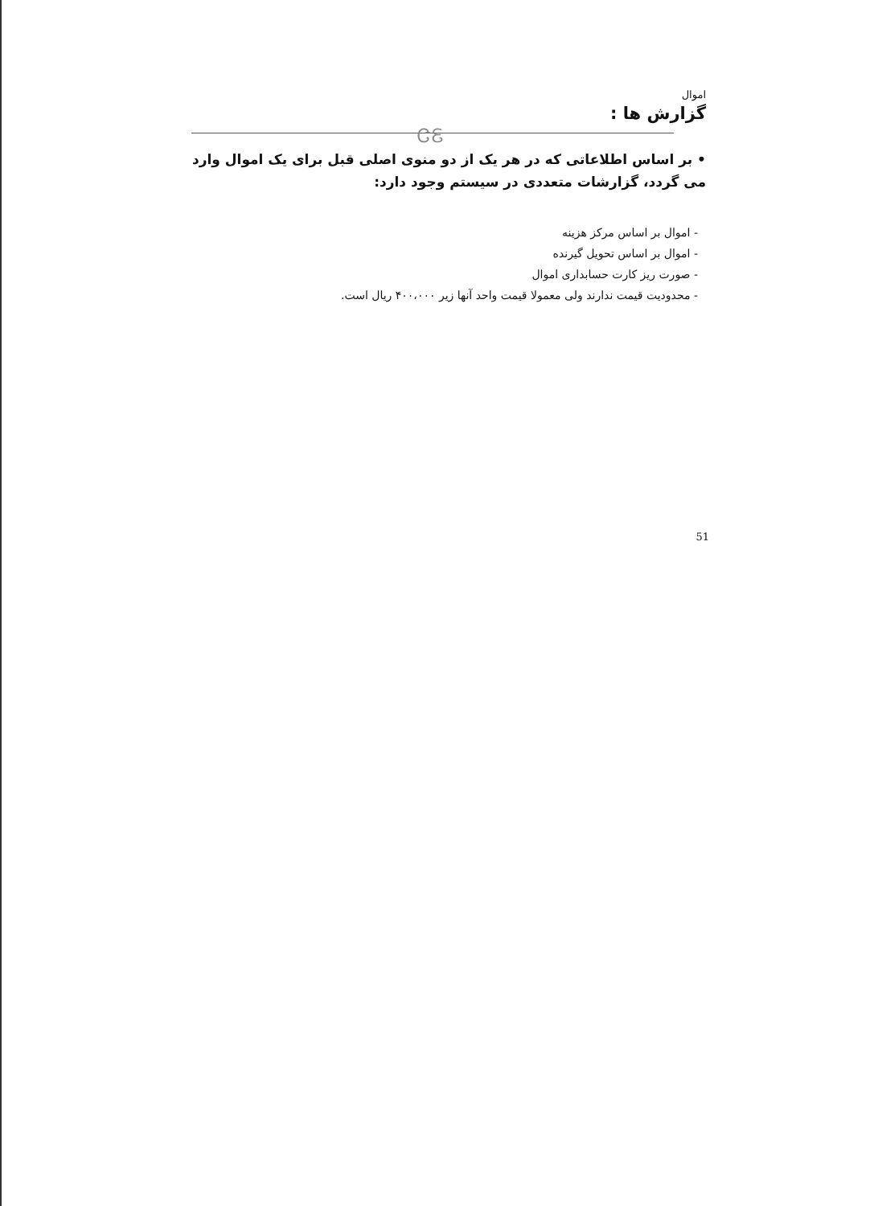اموال
گزارش ها :
ᏣᏋ
• بر اساس اطلاعاتی که در هر یک از دو منوی اصلی قبل برای یک اموال وارد می گردد، گزارشات متعددی در سیستم وجود دارد:
- اموال بر اساس مرکز هزینه
- اموال بر اساس تحویل گیرنده
- صورت ریز کارت حسابداری اموال
- محدودیت قیمت ندارند ولی معمولا قیمت واحد آنها زیر ۴۰۰،۰۰۰ ریال است.
51